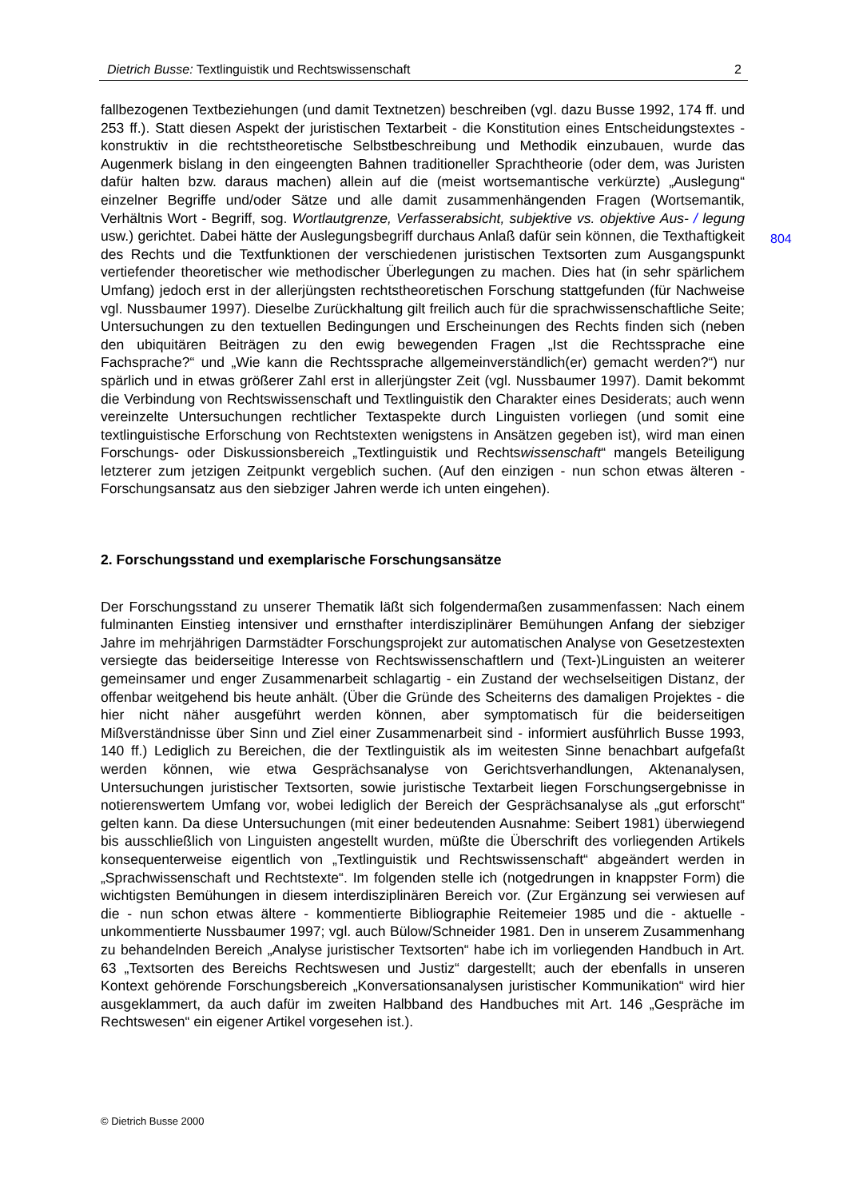Dietrich Busse: Textlinguistik und Rechtswissenschaft 2
fallbezogenen Textbeziehungen (und damit Textnetzen) beschreiben (vgl. dazu Busse 1992, 174 ff. und 253 ff.). Statt diesen Aspekt der juristischen Textarbeit - die Konstitution eines Entscheidungstextes - konstruktiv in die rechtstheoretische Selbstbeschreibung und Methodik einzubauen, wurde das Augenmerk bislang in den eingeengten Bahnen traditioneller Sprachtheorie (oder dem, was Juristen dafür halten bzw. daraus machen) allein auf die (meist wortsemantische verkürzte) „Auslegung“ einzelner Begriffe und/oder Sätze und alle damit zusammenhängenden Fragen (Wortsemantik, Verhältnis Wort - Begriff, sog. Wortlautgrenze, Verfasserabsicht, subjektive vs. objektive Aus- / legung usw.) gerichtet. Dabei hätte der Auslegungsbegriff durchaus Anlaß dafür sein können, die Texthaftigkeit des Rechts und die Textfunktionen der verschiedenen juristischen Textsorten zum Ausgangspunkt vertiefender theoretischer wie methodischer Überlegungen zu machen. Dies hat (in sehr spärlichem Umfang) jedoch erst in der allerjüngsten rechtstheoretischen Forschung stattgefunden (für Nachweise vgl. Nussbaumer 1997). Dieselbe Zurückhaltung gilt freilich auch für die sprachwissenschaftliche Seite; Untersuchungen zu den textuellen Bedingungen und Erscheinungen des Rechts finden sich (neben den ubiquitären Beiträgen zu den ewig bewegenden Fragen „Ist die Rechtssprache eine Fachsprache?“ und „Wie kann die Rechtssprache allgemeinverständlich(er) gemacht werden?“) nur spärlich und in etwas größerer Zahl erst in allerjüngster Zeit (vgl. Nussbaumer 1997). Damit bekommt die Verbindung von Rechtswissenschaft und Textlinguistik den Charakter eines Desiderats; auch wenn vereinzelte Untersuchungen rechtlicher Textaspekte durch Linguisten vorliegen (und somit eine textlinguistische Erforschung von Rechtstexten wenigstens in Ansätzen gegeben ist), wird man einen Forschungs- oder Diskussionsbereich „Textlinguistik und Rechtswissenschaft“ mangels Beteiligung letzterer zum jetzigen Zeitpunkt vergeblich suchen. (Auf den einzigen - nun schon etwas älteren - Forschungsansatz aus den siebziger Jahren werde ich unten eingehen).
2. Forschungsstand und exemplarische Forschungsansätze
Der Forschungsstand zu unserer Thematik läßt sich folgendermaßen zusammenfassen: Nach einem fulminanten Einstieg intensiver und ernsthafter interdisziplinärer Bemühungen Anfang der siebziger Jahre im mehrjährigen Darmstädter Forschungsprojekt zur automatischen Analyse von Gesetzestexten versiegte das beiderseitige Interesse von Rechtswissenschaftlern und (Text-)Linguisten an weiterer gemeinsamer und enger Zusammenarbeit schlagartig - ein Zustand der wechselseitigen Distanz, der offenbar weitgehend bis heute anhält. (Über die Gründe des Scheiterns des damaligen Projektes - die hier nicht näher ausgeführt werden können, aber symptomatisch für die beiderseitigen Mißverständnisse über Sinn und Ziel einer Zusammenarbeit sind - informiert ausführlich Busse 1993, 140 ff.) Lediglich zu Bereichen, die der Textlinguistik als im weitesten Sinne benachbart aufgefaßt werden können, wie etwa Gesprächsanalyse von Gerichtsverhandlungen, Aktenanalysen, Untersuchungen juristischer Textsorten, sowie juristische Textarbeit liegen Forschungsergebnisse in notierenswertem Umfang vor, wobei lediglich der Bereich der Gesprächsanalyse als „gut erforscht“ gelten kann. Da diese Untersuchungen (mit einer bedeutenden Ausnahme: Seibert 1981) überwiegend bis ausschließlich von Linguisten angestellt wurden, müßte die Überschrift des vorliegenden Artikels konsequenterweise eigentlich von „Textlinguistik und Rechtswissenschaft“ abgeändert werden in „Sprachwissenschaft und Rechtstexte“. Im folgenden stelle ich (notgedrungen in knappster Form) die wichtigsten Bemühungen in diesem interdisziplinären Bereich vor. (Zur Ergänzung sei verwiesen auf die - nun schon etwas ältere - kommentierte Bibliographie Reitemeier 1985 und die - aktuelle - unkommentierte Nussbaumer 1997; vgl. auch Bülow/Schneider 1981. Den in unserem Zusammenhang zu behandelnden Bereich „Analyse juristischer Textsorten“ habe ich im vorliegenden Handbuch in Art. 63 „Textsorten des Bereichs Rechtswesen und Justiz“ dargestellt; auch der ebenfalls in unseren Kontext gehörende Forschungsbereich „Konversationsanalysen juristischer Kommunikation“ wird hier ausgeklammert, da auch dafür im zweiten Halbband des Handbuches mit Art. 146 „Gespräche im Rechtswesen“ ein eigener Artikel vorgesehen ist.).
804
© Dietrich Busse 2000